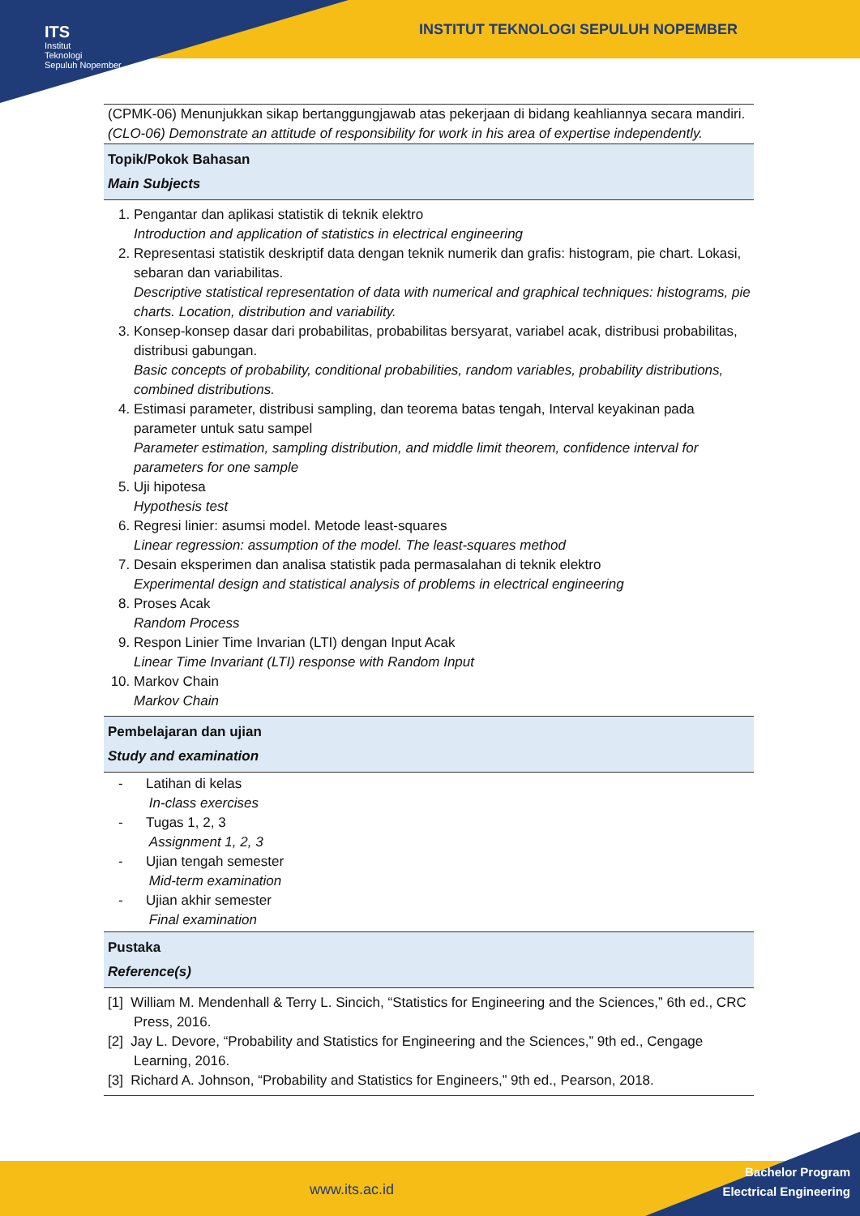ITS
Institut
Teknologi
Sepuluh Nopember
INSTITUT TEKNOLOGI SEPULUH NOPEMBER
(CPMK-06) Menunjukkan sikap bertanggungjawab atas pekerjaan di bidang keahliannya secara mandiri.
(CLO-06) Demonstrate an attitude of responsibility for work in his area of expertise independently.
Topik/Pokok Bahasan
Main Subjects
1. Pengantar dan aplikasi statistik di teknik elektro
Introduction and application of statistics in electrical engineering
2. Representasi statistik deskriptif data dengan teknik numerik dan grafis: histogram, pie chart. Lokasi, sebaran dan variabilitas.
Descriptive statistical representation of data with numerical and graphical techniques: histograms, pie charts. Location, distribution and variability.
3. Konsep-konsep dasar dari probabilitas, probabilitas bersyarat, variabel acak, distribusi probabilitas, distribusi gabungan.
Basic concepts of probability, conditional probabilities, random variables, probability distributions, combined distributions.
4. Estimasi parameter, distribusi sampling, dan teorema batas tengah, Interval keyakinan pada parameter untuk satu sampel
Parameter estimation, sampling distribution, and middle limit theorem, confidence interval for parameters for one sample
5. Uji hipotesa
Hypothesis test
6. Regresi linier: asumsi model. Metode least-squares
Linear regression: assumption of the model. The least-squares method
7. Desain eksperimen dan analisa statistik pada permasalahan di teknik elektro
Experimental design and statistical analysis of problems in electrical engineering
8. Proses Acak
Random Process
9. Respon Linier Time Invarian (LTI) dengan Input Acak
Linear Time Invariant (LTI) response with Random Input
10. Markov Chain
Markov Chain
Pembelajaran dan ujian
Study and examination
- Latihan di kelas
In-class exercises
- Tugas 1, 2, 3
Assignment 1, 2, 3
- Ujian tengah semester
Mid-term examination
- Ujian akhir semester
Final examination
Pustaka
Reference(s)
[1] William M. Mendenhall & Terry L. Sincich, “Statistics for Engineering and the Sciences,” 6th ed., CRC Press, 2016.
[2] Jay L. Devore, “Probability and Statistics for Engineering and the Sciences,” 9th ed., Cengage Learning, 2016.
[3] Richard A. Johnson, “Probability and Statistics for Engineers,” 9th ed., Pearson, 2018.
www.its.ac.id
Bachelor Program
Electrical Engineering